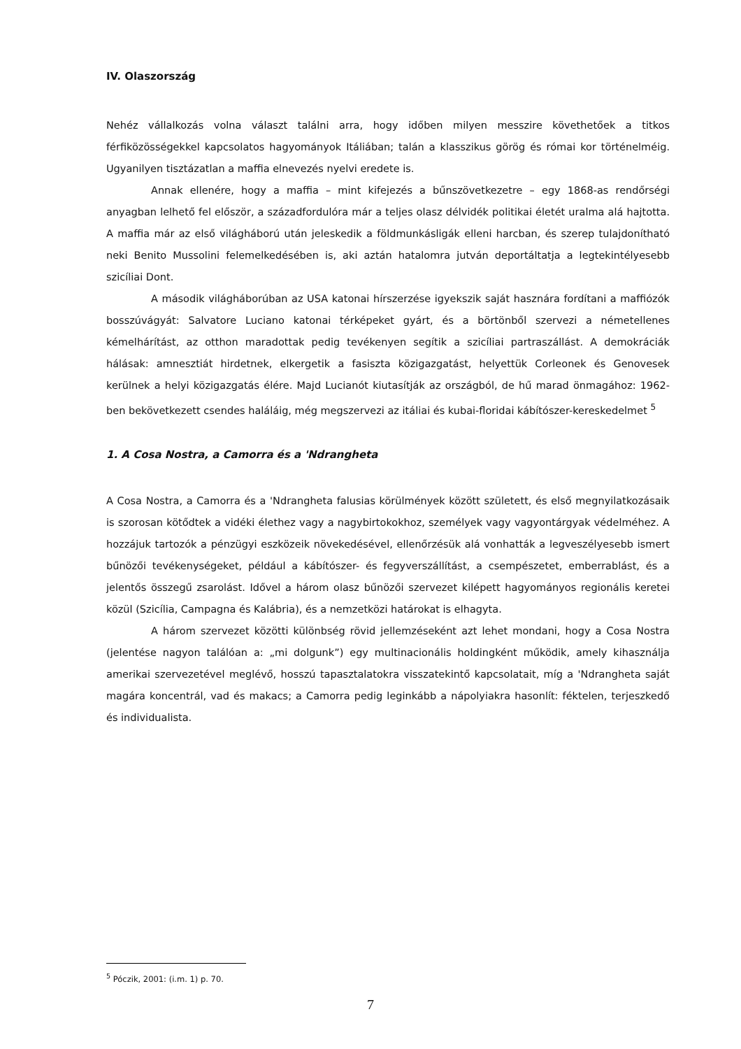IV. Olaszország
Nehéz vállalkozás volna választ találni arra, hogy időben milyen messzire követhetőek a titkos férfiközösségekkel kapcsolatos hagyományok Itáliában; talán a klasszikus görög és római kor történelméig. Ugyanilyen tisztázatlan a maffia elnevezés nyelvi eredete is.
Annak ellenére, hogy a maffia – mint kifejezés a bűnszövetkezetre – egy 1868-as rendőrségi anyagban lelhető fel először, a századfordulóra már a teljes olasz délvidék politikai életét uralma alá hajtotta. A maffia már az első világháború után jeleskedik a földmunkásligák elleni harcban, és szerep tulajdonítható neki Benito Mussolini felemelkedésében is, aki aztán hatalomra jutván deportáltatja a legtekintélyesebb szicíliai Dont.
A második világháborúban az USA katonai hírszerzése igyekszik saját hasznára fordítani a maffiózók bosszúvágyát: Salvatore Luciano katonai térképeket gyárt, és a börtönből szervezi a németellenes kémelhárítást, az otthon maradottak pedig tevékenyen segítik a szicíliai partraszállást. A demokráciák hálásak: amnesztiát hirdetnek, elkergetik a fasiszta közigazgatást, helyettük Corleonek és Genovesek kerülnek a helyi közigazgatás élére. Majd Lucianót kiutasítják az országból, de hű marad önmagához: 1962-ben bekövetkezett csendes haláláig, még megszervezi az itáliai és kubai-floridai kábítószer-kereskedelmet <sup>5</sup>
1. A Cosa Nostra, a Camorra és a 'Ndrangheta
A Cosa Nostra, a Camorra és a 'Ndrangheta falusias körülmények között született, és első megnyilatkozásaik is szorosan kötődtek a vidéki élethez vagy a nagybirtokokhoz, személyek vagy vagyontárgyak védelméhez. A hozzájuk tartozók a pénzügyi eszközeik növekedésével, ellenőrzésük alá vonhatták a legveszélyesebb ismert bűnözői tevékenységeket, például a kábítószer- és fegyverszállítást, a csempészetet, emberrablást, és a jelentős összegű zsarolást. Idővel a három olasz bűnözői szervezet kilépett hagyományos regionális keretei közül (Szicília, Campagna és Kalábria), és a nemzetközi határokat is elhagyta.
A három szervezet közötti különbség rövid jellemzéseként azt lehet mondani, hogy a Cosa Nostra (jelentése nagyon találóan a: „mi dolgunk”) egy multinacionális holdingként működik, amely kihasználja amerikai szervezetével meglévő, hosszú tapasztalatokra visszatekintő kapcsolatait, míg a 'Ndrangheta saját magára koncentrál, vad és makacs; a Camorra pedig leginkább a nápolyiakra hasonlít: féktelen, terjeszkedő és individualista.
<sup>5</sup> Póczik, 2001: (i.m. 1) p. 70.
7